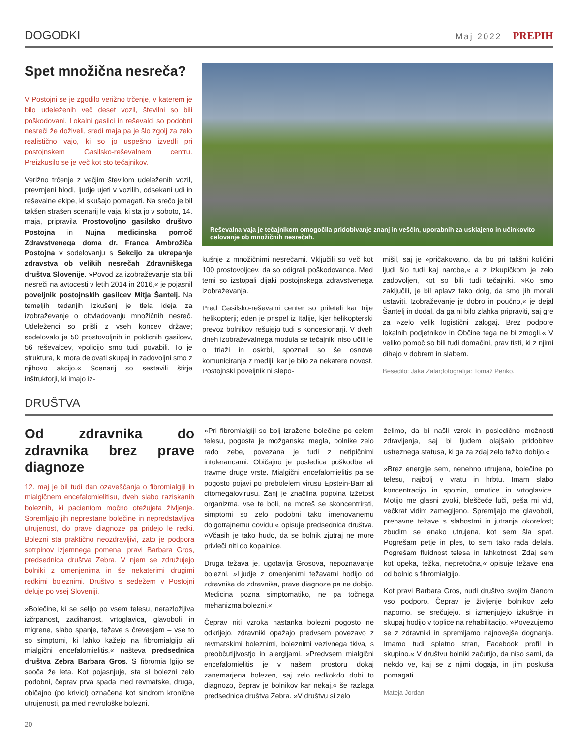DOGODKI
Maj 2022 PREPIH
Spet množična nesreča?
V Postojni se je zgodilo verižno trčenje, v katerem je bilo udeleženih več deset vozil, številni so bili poškodovani. Lokalni gasilci in reševalci so podobni nesreči že doživeli, sredi maja pa je šlo zgolj za zelo realistično vajo, ki so jo uspešno izvedli pri postojnskem Gasilsko-reševalnem centru. Preizkusilo se je več kot sto tečajnikov.
Verižno trčenje z večjim številom udeleženih vozil, prevrnjeni hlodi, ljudje ujeti v vozilih, odsekani udi in reševalne ekipe, ki skušajo pomagati. Na srečo je bil takšen strašen scenarij le vaja, ki sta jo v soboto, 14. maja, pripravila Prostovoljno gasilsko društvo Postojna in Nujna medicinska pomoč Zdravstvenega doma dr. Franca Ambrožiča Postojna v sodelovanju s Sekcijo za ukrepanje zdravstva ob velikih nesrečah Zdravniškega društva Slovenije. »Povod za izobraževanje sta bili nesreči na avtocesti v letih 2014 in 2016,« je pojasnil poveljnik postojnskih gasilcev Mitja Šantelj. Na temeljih tedanjih izkušenj je tlela ideja za izobraževanje o obvladovanju množičnih nesreč. Udeleženci so prišli z vseh koncev države; sodelovalo je 50 prostovoljnih in poklicnih gasilcev, 56 reševalcev, »policijo smo tudi povabili. To je struktura, ki mora delovati skupaj in zadovoljni smo z njihovo akcijo.« Scenarij so sestavili štirje inštruktorji, ki imajo iz-
Reševalna vaja je tečajnikom omogočila pridobivanje znanj in veščin, uporabnih za usklajeno in učinkovito delovanje ob množičnih nesrečah.
kušnje z množičnimi nesrečami. Vključili so več kot 100 prostovoljcev, da so odigrali poškodovance. Med temi so izstopali dijaki postojnskega zdravstvenega izobraževanja.
Pred Gasilsko-reševalni center so prileteli kar trije helikopterji; eden je prispel iz Italije, kjer helikopterski prevoz bolnikov rešujejo tudi s koncesionarji. V dveh dneh izobraževalnega modula se tečajniki niso učili le o triaži in oskrbi, spoznali so še osnove komuniciranja z mediji, kar je bilo za nekatere novost. Postojnski poveljnik ni slepo-
mišil, saj je »pričakovano, da bo pri takšni količini ljudi šlo tudi kaj narobe,« a z izkupičkom je zelo zadovoljen, kot so bili tudi tečajniki. »Ko smo zaključili, je bil aplavz tako dolg, da smo jih morali ustaviti. Izobraževanje je dobro in poučno,« je dejal Šantelj in dodal, da ga ni bilo zlahka pripraviti, saj gre za »zelo velik logistični zalogaj. Brez podpore lokalnih podjetnikov in Občine tega ne bi zmogli.« V veliko pomoč so bili tudi domačini, prav tisti, ki z njimi dihajo v dobrem in slabem.
Besedilo: Jaka Zalar;fotografija: Tomaž Penko.
DRUŠTVA
Od zdravnika do zdravnika brez prave diagnoze
12. maj je bil tudi dan ozaveščanja o fibromialgiji in mialgičnem encefalomielitisu, dveh slabo raziskanih boleznih, ki pacientom močno otežujeta življenje. Spremljajo jih neprestane bolečine in nepredstavljiva utrujenost, do prave diagnoze pa pridejo le redki. Bolezni sta praktično neozdravljivi, zato je podpora sotrpinov izjemnega pomena, pravi Barbara Gros, predsednica društva Zebra. V njem se združujejo bolniki z omenjenima in še nekaterimi drugimi redkimi boleznimi. Društvo s sedežem v Postojni deluje po vsej Sloveniji.
»Bolečine, ki se selijo po vsem telesu, nerazložljiva izčrpanost, zadihanost, vrtoglavica, glavoboli in migrene, slabo spanje, težave s črevesjem – vse to so simptomi, ki lahko kažejo na fibromialgijo ali mialgični encefalomielitis,« našteva predsednica društva Zebra Barbara Gros. S fibromia lgijo se sooča že leta. Kot pojasnjuje, sta si bolezni zelo podobni, čeprav prva spada med revmatske, druga, običajno (po krivici) označena kot sindrom kronične utrujenosti, pa med nevrološke bolezni.
»Pri fibromialgiji so bolj izražene bolečine po celem telesu, pogosta je možganska megla, bolnike zelo rado zebe, povezana je tudi z netipičnimi intolerancami. Običajno je posledica poškodbe ali travme druge vrste. Mialgični encefalomielitis pa se pogosto pojavi po prebolelem virusu Epstein-Barr ali citomegalovirusu. Zanj je značilna popolna izžetost organizma, vse te boli, ne moreš se skoncentrirati, simptomi so zelo podobni tako imenovanemu dolgotrajnemu covidu,« opisuje predsednica društva. »Včasih je tako hudo, da se bolnik zjutraj ne more privleči niti do kopalnice.
Druga težava je, ugotavlja Grosova, nepoznavanje bolezni. »Ljudje z omenjenimi težavami hodijo od zdravnika do zdravnika, prave diagnoze pa ne dobijo. Medicina pozna simptomatiko, ne pa točnega mehanizma bolezni.«
Čeprav niti vzroka nastanka bolezni pogosto ne odkrijejo, zdravniki opažajo predvsem povezavo z revmatskimi boleznimi, boleznimi vezivnega tkiva, s preobčutljivostjo in alergijami. »Predvsem mialgični encefalomielitis je v našem prostoru dokaj zanemarjena bolezen, saj zelo redkokdo dobi to diagnozo, čeprav je bolnikov kar nekaj,« še razlaga predsednica društva Zebra. »V društvu si zelo
želimo, da bi našli vzrok in posledično možnosti zdravljenja, saj bi ljudem olajšalo pridobitev ustreznega statusa, ki ga za zdaj zelo težko dobijo.«
»Brez energije sem, nenehno utrujena, bolečine po telesu, najbolj v vratu in hrbtu. Imam slabo koncentracijo in spomin, omotice in vrtoglavice. Motijo me glasni zvoki, bleščeče luči, peša mi vid, večkrat vidim zamegljeno. Spremljajo me glavoboli, prebavne težave s slabostmi in jutranja okorelost; zbudim se enako utrujena, kot sem šla spat. Pogrešam petje in ples, to sem tako rada delala. Pogrešam fluidnost telesa in lahkotnost. Zdaj sem kot opeka, težka, nepretočna,« opisuje težave ena od bolnic s fibromialgijo.
Kot pravi Barbara Gros, nudi društvo svojim članom vso podporo. Čeprav je življenje bolnikov zelo naporno, se srečujejo, si izmenjujejo izkušnje in skupaj hodijo v toplice na rehabilitacijo. »Povezujemo se z zdravniki in spremljamo najnovejša dognanja. Imamo tudi spletno stran, Facebook profil in skupino.« V društvu bolniki začutijo, da niso sami, da nekdo ve, kaj se z njimi dogaja, in jim poskuša pomagati.
Mateja Jordan
20